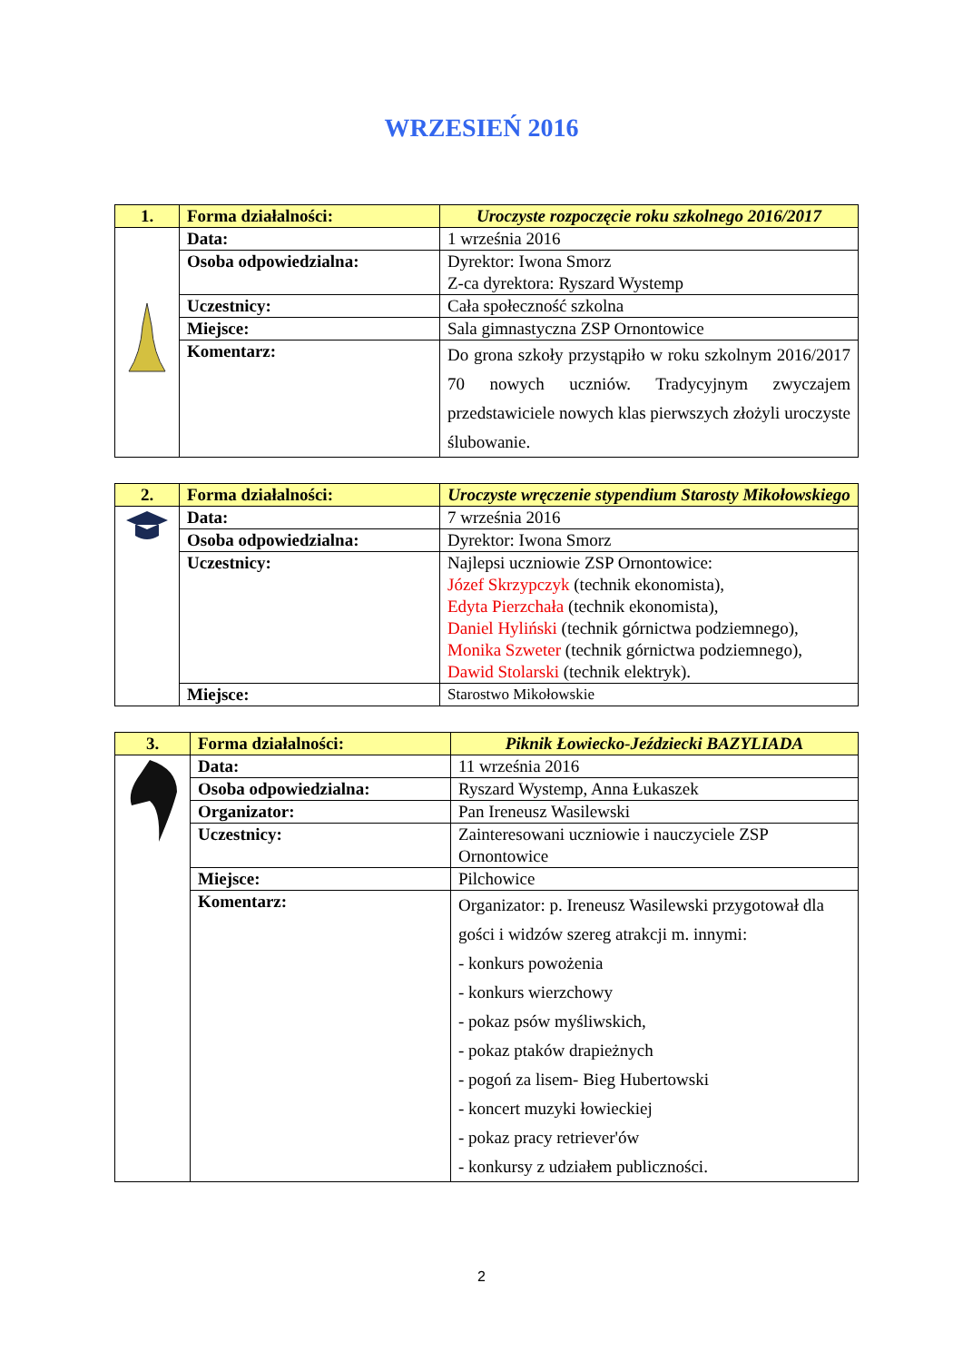WRZESIEŃ 2016
| 1. | Forma działalności: | Uroczyste rozpoczęcie roku szkolnego 2016/2017 |
| | Data: | 1 września 2016 |
| | Osoba odpowiedzialna: | Dyrektor: Iwona Smorz Z-ca dyrektora: Ryszard Wystemp |
| | Uczestnicy: | Cała społeczność szkolna |
| | Miejsce: | Sala gimnastyczna ZSP Ornontowice |
| | Komentarz: | Do grona szkoły przystąpiło w roku szkolnym 2016/2017 70 nowych uczniów. Tradycyjnym zwyczajem przedstawiciele nowych klas pierwszych złożyli uroczyste ślubowanie. |
| 2. | Forma działalności: | Uroczyste wręczenie stypendium Starosty Mikołowskiego |
| | Data: | 7 września 2016 |
| | Osoba odpowiedzialna: | Dyrektor: Iwona Smorz |
| | Uczestnicy: | Najlepsi uczniowie ZSP Ornontowice: Józef Skrzypczyk (technik ekonomista), Edyta Pierzchała (technik ekonomista), Daniel Hyliński (technik górnictwa podziemnego), Monika Szweter (technik górnictwa podziemnego), Dawid Stolarski (technik elektryk). |
| | Miejsce: | Starostwo Mikołowskie |
| 3. | Forma działalności: | Piknik Łowiecko-Jeździecki BAZYLIADA |
| | Data: | 11 września 2016 |
| | Osoba odpowiedzialna: | Ryszard Wystemp, Anna Łukaszek |
| | Organizator: | Pan Ireneusz Wasilewski |
| | Uczestnicy: | Zainteresowani uczniowie i nauczyciele ZSP Ornontowice |
| | Miejsce: | Pilchowice |
| | Komentarz: | Organizator: p. Ireneusz Wasilewski przygotował dla gości i widzów szereg atrakcji m. innymi: - konkurs powożenia - konkurs wierzchowy - pokaz psów myśliwskich, - pokaz ptaków drapieżnych - pogoń za lisem- Bieg Hubertowski - koncert muzyki łowieckiej - pokaz pracy retriever'ów - konkursy z udziałem publiczności. |
2